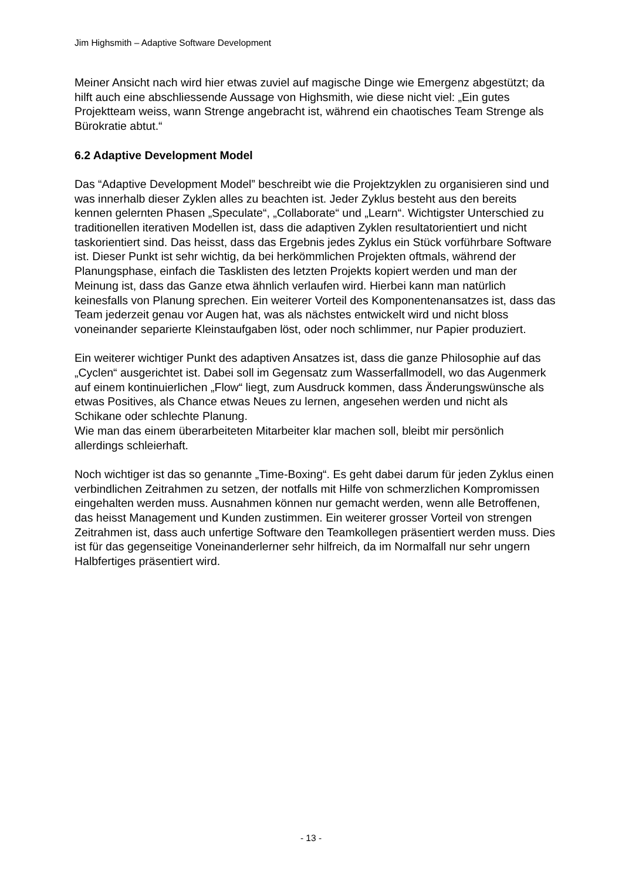Jim Highsmith – Adaptive Software Development
Meiner Ansicht nach wird hier etwas zuviel auf magische Dinge wie Emergenz abgestützt; da hilft auch eine abschliessende Aussage von Highsmith, wie diese nicht viel: „Ein gutes Projektteam weiss, wann Strenge angebracht ist, während ein chaotisches Team Strenge als Bürokratie abtut.“
6.2 Adaptive Development Model
Das “Adaptive Development Model” beschreibt wie die Projektzyklen zu organisieren sind und was innerhalb dieser Zyklen alles zu beachten ist. Jeder Zyklus besteht aus den bereits kennen gelernten Phasen „Speculate“, „Collaborate“ und „Learn“. Wichtigster Unterschied zu traditionellen iterativen Modellen ist, dass die adaptiven Zyklen resultatorientiert und nicht taskorientiert sind. Das heisst, dass das Ergebnis jedes Zyklus ein Stück vorführbare Software ist. Dieser Punkt ist sehr wichtig, da bei herkömmlichen Projekten oftmals, während der Planungsphase, einfach die Tasklisten des letzten Projekts kopiert werden und man der Meinung ist, dass das Ganze etwa ähnlich verlaufen wird. Hierbei kann man natürlich keinesfalls von Planung sprechen. Ein weiterer Vorteil des Komponentenansatzes ist, dass das Team jederzeit genau vor Augen hat, was als nächstes entwickelt wird und nicht bloss voneinander separierte Kleinstaufgaben löst, oder noch schlimmer, nur Papier produziert.
Ein weiterer wichtiger Punkt des adaptiven Ansatzes ist, dass die ganze Philosophie auf das „Cyclen“ ausgerichtet ist. Dabei soll im Gegensatz zum Wasserfallmodell, wo das Augenmerk auf einem kontinuierlichen „Flow“ liegt, zum Ausdruck kommen, dass Änderungswünsche als etwas Positives, als Chance etwas Neues zu lernen, angesehen werden und nicht als Schikane oder schlechte Planung.
Wie man das einem überarbeiteten Mitarbeiter klar machen soll, bleibt mir persönlich allerdings schleierhaft.
Noch wichtiger ist das so genannte „Time-Boxing“. Es geht dabei darum für jeden Zyklus einen verbindlichen Zeitrahmen zu setzen, der notfalls mit Hilfe von schmerzlichen Kompromissen eingehalten werden muss. Ausnahmen können nur gemacht werden, wenn alle Betroffenen, das heisst Management und Kunden zustimmen. Ein weiterer grosser Vorteil von strengen Zeitrahmen ist, dass auch unfertige Software den Teamkollegen präsentiert werden muss. Dies ist für das gegenseitige Voneinanderlerner sehr hilfreich, da im Normalfall nur sehr ungern Halbfertiges präsentiert wird.
- 13 -